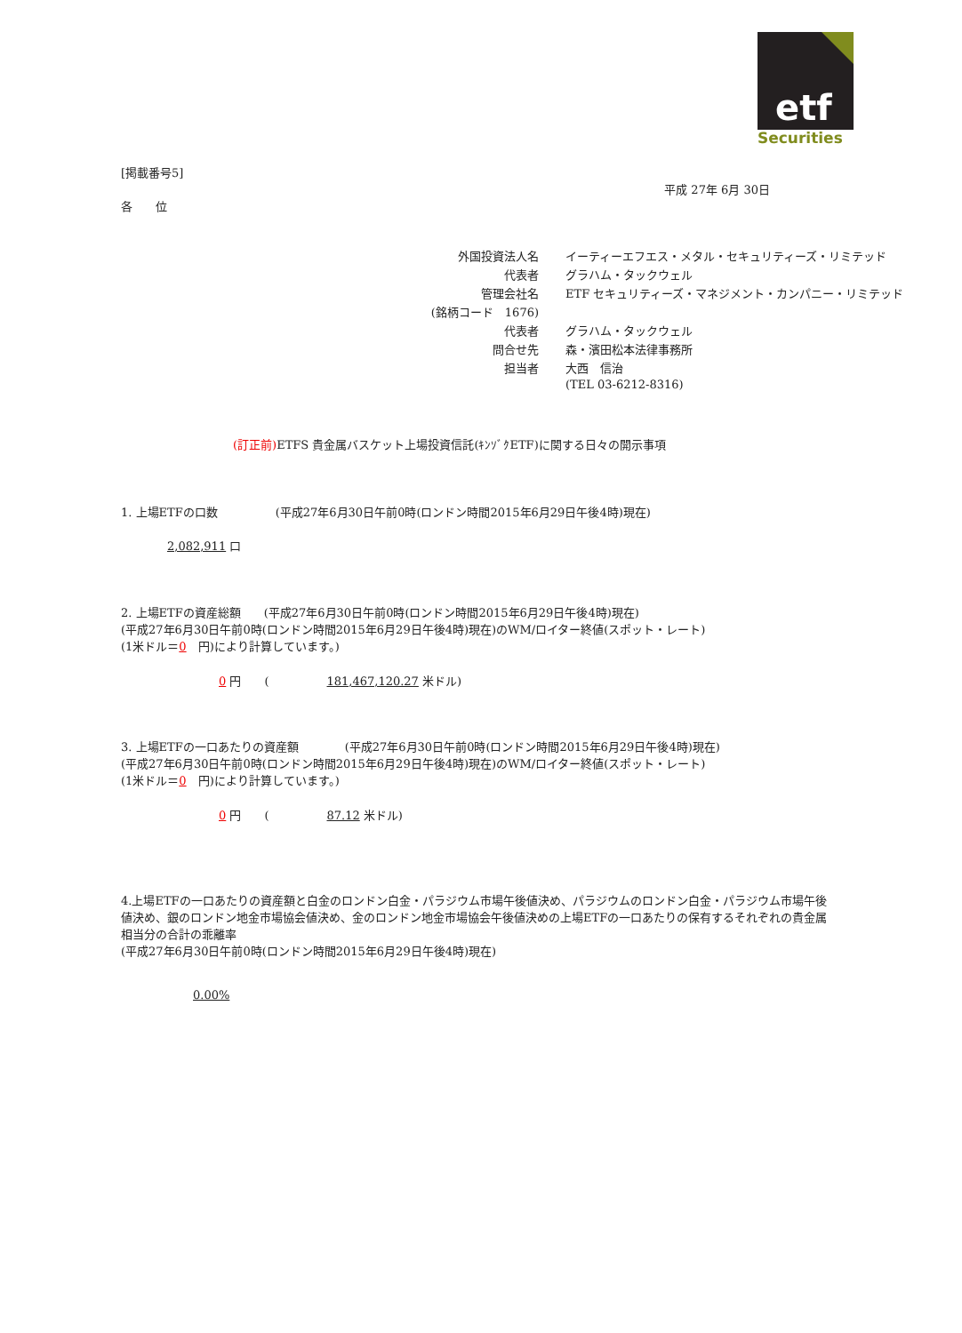etf
Securities
[掲載番号5]
平成 27年 6月 30日
各　　位
| 外国投資法人名 | イーティーエフエス・メタル・セキュリティーズ・リミテッド |
| 代表者 | グラハム・タックウェル |
| 管理会社名 | ETF セキュリティーズ・マネジメント・カンパニー・リミテッド |
| (銘柄コード 1676) | |
| 代表者 | グラハム・タックウェル |
| 問合せ先 | 森・濱田松本法律事務所 |
| 担当者 | 大西 信治 |
| | (TEL 03-6212-8316) |
(訂正前) ETFS 貴金属バスケット上場投資信託(ｷﾝｿﾞｸETF)に関する日々の開示事項
1. 上場ETFの口数　　　　　(平成27年6月30日午前0時(ロンドン時間2015年6月29日午後4時)現在)
2,082,911 口
2. 上場ETFの資産総額　　(平成27年6月30日午前0時(ロンドン時間2015年6月29日午後4時)現在)
(平成27年6月30日午前0時(ロンドン時間2015年6月29日午後4時)現在)のWM/ロイター終値(スポット・レート)
(1米ドル＝0　円)により計算しています。)
0 円　　(　　　　　181,467,120.27 米ドル)
3. 上場ETFの一口あたりの資産額　　　　(平成27年6月30日午前0時(ロンドン時間2015年6月29日午後4時)現在)
(平成27年6月30日午前0時(ロンドン時間2015年6月29日午後4時)現在)のWM/ロイター終値(スポット・レート)
(1米ドル＝0　円)により計算しています。)
0 円　　(　　　　　87.12 米ドル)
4.上場ETFの一口あたりの資産額と白金のロンドン白金・パラジウム市場午後値決め、パラジウムのロンドン白金・パラジウム市場午後値決め、銀のロンドン地金市場協会値決め、金のロンドン地金市場協会午後値決めの上場ETFの一口あたりの保有するそれぞれの貴金属相当分の合計の乖離率
(平成27年6月30日午前0時(ロンドン時間2015年6月29日午後4時)現在)
0.00%